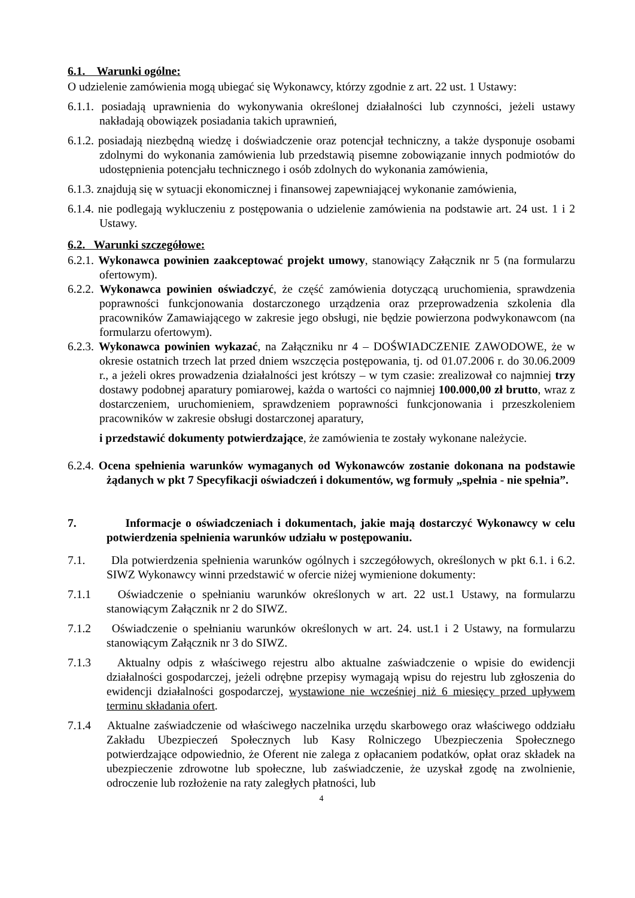6.1. Warunki ogólne:
O udzielenie zamówienia mogą ubiegać się Wykonawcy, którzy zgodnie z art. 22 ust. 1 Ustawy:
6.1.1. posiadają uprawnienia do wykonywania określonej działalności lub czynności, jeżeli ustawy nakładają obowiązek posiadania takich uprawnień,
6.1.2. posiadają niezbędną wiedzę i doświadczenie oraz potencjał techniczny, a także dysponuje osobami zdolnymi do wykonania zamówienia lub przedstawią pisemne zobowiązanie innych podmiotów do udostępnienia potencjału technicznego i osób zdolnych do wykonania zamówienia,
6.1.3. znajdują się w sytuacji ekonomicznej i finansowej zapewniającej wykonanie zamówienia,
6.1.4. nie podlegają wykluczeniu z postępowania o udzielenie zamówienia na podstawie art. 24 ust. 1 i 2 Ustawy.
6.2. Warunki szczegółowe:
6.2.1. Wykonawca powinien zaakceptować projekt umowy, stanowiący Załącznik nr 5 (na formularzu ofertowym).
6.2.2. Wykonawca powinien oświadczyć, że część zamówienia dotyczącą uruchomienia, sprawdzenia poprawności funkcjonowania dostarczonego urządzenia oraz przeprowadzenia szkolenia dla pracowników Zamawiającego w zakresie jego obsługi, nie będzie powierzona podwykonawcom (na formularzu ofertowym).
6.2.3. Wykonawca powinien wykazać, na Załączniku nr 4 – DOŚWIADCZENIE ZAWODOWE, że w okresie ostatnich trzech lat przed dniem wszczęcia postępowania, tj. od 01.07.2006 r. do 30.06.2009 r., a jeżeli okres prowadzenia działalności jest krótszy – w tym czasie: zrealizował co najmniej trzy dostawy podobnej aparatury pomiarowej, każda o wartości co najmniej 100.000,00 zł brutto, wraz z dostarczeniem, uruchomieniem, sprawdzeniem poprawności funkcjonowania i przeszkoleniem pracowników w zakresie obsługi dostarczonej aparatury,
i przedstawić dokumenty potwierdzające, że zamówienia te zostały wykonane należycie.
6.2.4. Ocena spełnienia warunków wymaganych od Wykonawców zostanie dokonana na podstawie żądanych w pkt 7 Specyfikacji oświadczeń i dokumentów, wg formuły „spełnia - nie spełnia”.
7. Informacje o oświadczeniach i dokumentach, jakie mają dostarczyć Wykonawcy w celu potwierdzenia spełnienia warunków udziału w postępowaniu.
7.1. Dla potwierdzenia spełnienia warunków ogólnych i szczegółowych, określonych w pkt 6.1. i 6.2. SIWZ Wykonawcy winni przedstawić w ofercie niżej wymienione dokumenty:
7.1.1 Oświadczenie o spełnianiu warunków określonych w art. 22 ust.1 Ustawy, na formularzu stanowiącym Załącznik nr 2 do SIWZ.
7.1.2 Oświadczenie o spełnianiu warunków określonych w art. 24. ust.1 i 2 Ustawy, na formularzu stanowiącym Załącznik nr 3 do SIWZ.
7.1.3 Aktualny odpis z właściwego rejestru albo aktualne zaświadczenie o wpisie do ewidencji działalności gospodarczej, jeżeli odrębne przepisy wymagają wpisu do rejestru lub zgłoszenia do ewidencji działalności gospodarczej, wystawione nie wcześniej niż 6 miesięcy przed upływem terminu składania ofert.
7.1.4 Aktualne zaświadczenie od właściwego naczelnika urzędu skarbowego oraz właściwego oddziału Zakładu Ubezpieczeń Społecznych lub Kasy Rolniczego Ubezpieczenia Społecznego potwierdzające odpowiednio, że Oferent nie zalega z opłacaniem podatków, opłat oraz składek na ubezpieczenie zdrowotne lub społeczne, lub zaświadczenie, że uzyskał zgodę na zwolnienie, odroczenie lub rozłożenie na raty zaległych płatności, lub
4